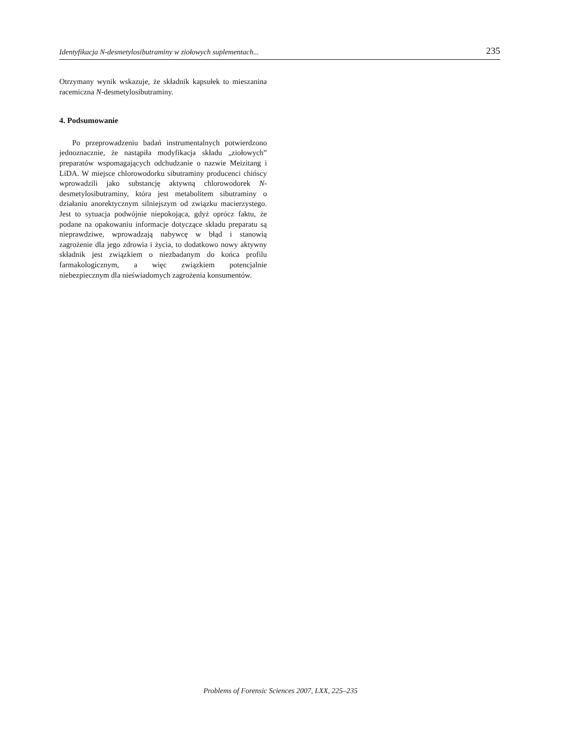Identyfikacja N-desmetylosibutraminy w ziołowych suplementach... 235
Otrzymany wynik wskazuje, że składnik kapsułek to mieszanina racemiczna N-desmetylosibutraminy.
4. Podsumowanie
Po przeprowadzeniu badań instrumentalnych potwierdzono jednoznacznie, że nastąpiła modyfikacja składu „ziołowych” preparatów wspomagających odchudzanie o nazwie Meizitang i LiDA. W miejsce chlorowodorku sibutraminy producenci chińscy wprowadzili jako substancję aktywną chlorowodorek N-desmetylosibutraminy, która jest metabolitem sibutraminy o działaniu anorektycznym silniejszym od związku macierzystego. Jest to sytuacja podwójnie niepokojąca, gdyż oprócz faktu, że podane na opakowaniu informacje dotyczące składu preparatu są nieprawdziwe, wprowadzają nabywcę w błąd i stanowią zagrożenie dla jego zdrowia i życia, to dodatkowo nowy aktywny składnik jest związkiem o niezbadanym do końca profilu farmakologicznym, a więc związkiem potencjalnie niebezpiecznym dla nieświadomych zagrożenia konsumentów.
Problems of Forensic Sciences 2007, LXX, 225–235